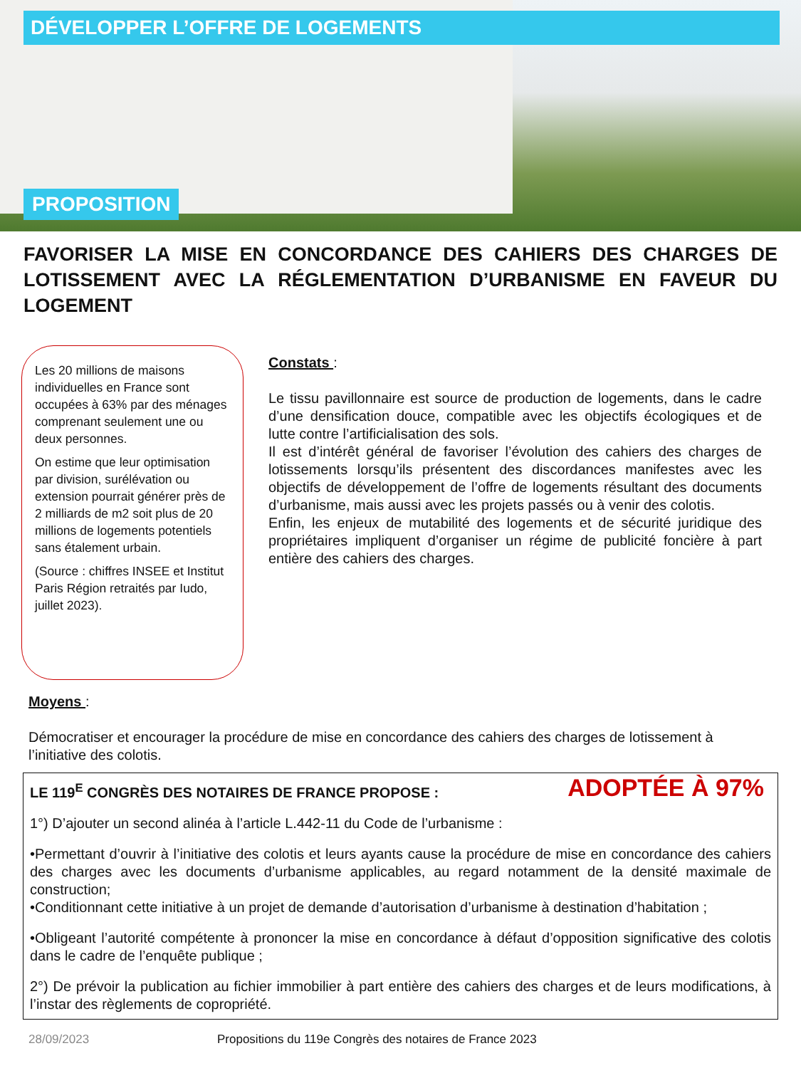DÉVELOPPER L’OFFRE DE LOGEMENTS
PROPOSITION
FAVORISER LA MISE EN CONCORDANCE DES CAHIERS DES CHARGES DE LOTISSEMENT AVEC LA RÉGLEMENTATION D’URBANISME EN FAVEUR DU LOGEMENT
Les 20 millions de maisons individuelles en France sont occupées à 63% par des ménages comprenant seulement une ou deux personnes.
On estime que leur optimisation par division, surélévation ou extension pourrait générer près de 2 milliards de m2 soit plus de 20 millions de logements potentiels sans étalement urbain.
(Source : chiffres INSEE et Institut Paris Région retraités par Iudo, juillet 2023).
Constats :
Le tissu pavillonnaire est source de production de logements, dans le cadre d’une densification douce, compatible avec les objectifs écologiques et de lutte contre l’artificialisation des sols.
Il est d’intérêt général de favoriser l’évolution des cahiers des charges de lotissements lorsqu’ils présentent des discordances manifestes avec les objectifs de développement de l’offre de logements résultant des documents d’urbanisme, mais aussi avec les projets passés ou à venir des colotis.
Enfin, les enjeux de mutabilité des logements et de sécurité juridique des propriétaires impliquent d’organiser un régime de publicité foncière à part entière des cahiers des charges.
Moyens :
Démocratiser et encourager la procédure de mise en concordance des cahiers des charges de lotissement à l’initiative des colotis.
ADOPTÉE À 97%
LE 119<sup>E</sup> CONGRÈS DES NOTAIRES DE FRANCE PROPOSE :
1°) D’ajouter un second alinéa à l’article L.442-11 du Code de l’urbanisme :
•Permettant d’ouvrir à l’initiative des colotis et leurs ayants cause la procédure de mise en concordance des cahiers des charges avec les documents d’urbanisme applicables, au regard notamment de la densité maximale de construction;
•Conditionnant cette initiative à un projet de demande d’autorisation d’urbanisme à destination d’habitation ;
•Obligeant l’autorité compétente à prononcer la mise en concordance à défaut d’opposition significative des colotis dans le cadre de l’enquête publique ;
2°) De prévoir la publication au fichier immobilier à part entière des cahiers des charges et de leurs modifications, à l’instar des règlements de copropriété.
28/09/2023 Propositions du 119e Congrès des notaires de France 2023